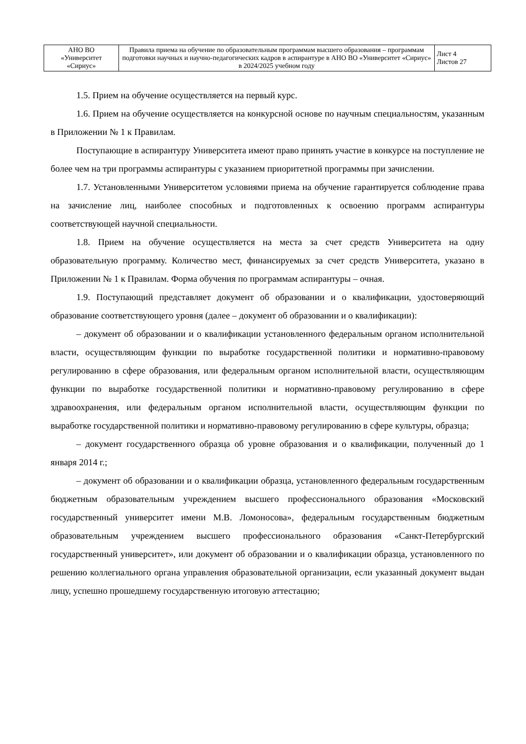| АНО ВО «Университет «Сириус» | Правила приема на обучение по образовательным программам высшего образования – программам подготовки научных и научно-педагогических кадров в аспирантуре в АНО ВО «Университет «Сириус» в 2024/2025 учебном году | Лист 4 Листов 27 |
1.5. Прием на обучение осуществляется на первый курс.
1.6. Прием на обучение осуществляется на конкурсной основе по научным специальностям, указанным в Приложении № 1 к Правилам.
Поступающие в аспирантуру Университета имеют право принять участие в конкурсе на поступление не более чем на три программы аспирантуры с указанием приоритетной программы при зачислении.
1.7. Установленными Университетом условиями приема на обучение гарантируется соблюдение права на зачисление лиц, наиболее способных и подготовленных к освоению программ аспирантуры соответствующей научной специальности.
1.8. Прием на обучение осуществляется на места за счет средств Университета на одну образовательную программу. Количество мест, финансируемых за счет средств Университета, указано в Приложении № 1 к Правилам. Форма обучения по программам аспирантуры – очная.
1.9. Поступающий представляет документ об образовании и о квалификации, удостоверяющий образование соответствующего уровня (далее – документ об образовании и о квалификации):
– документ об образовании и о квалификации установленного федеральным органом исполнительной власти, осуществляющим функции по выработке государственной политики и нормативно-правовому регулированию в сфере образования, или федеральным органом исполнительной власти, осуществляющим функции по выработке государственной политики и нормативно-правовому регулированию в сфере здравоохранения, или федеральным органом исполнительной власти, осуществляющим функции по выработке государственной политики и нормативно-правовому регулированию в сфере культуры, образца;
– документ государственного образца об уровне образования и о квалификации, полученный до 1 января 2014 г.;
– документ об образовании и о квалификации образца, установленного федеральным государственным бюджетным образовательным учреждением высшего профессионального образования «Московский государственный университет имени М.В. Ломоносова», федеральным государственным бюджетным образовательным учреждением высшего профессионального образования «Санкт-Петербургский государственный университет», или документ об образовании и о квалификации образца, установленного по решению коллегиального органа управления образовательной организации, если указанный документ выдан лицу, успешно прошедшему государственную итоговую аттестацию;